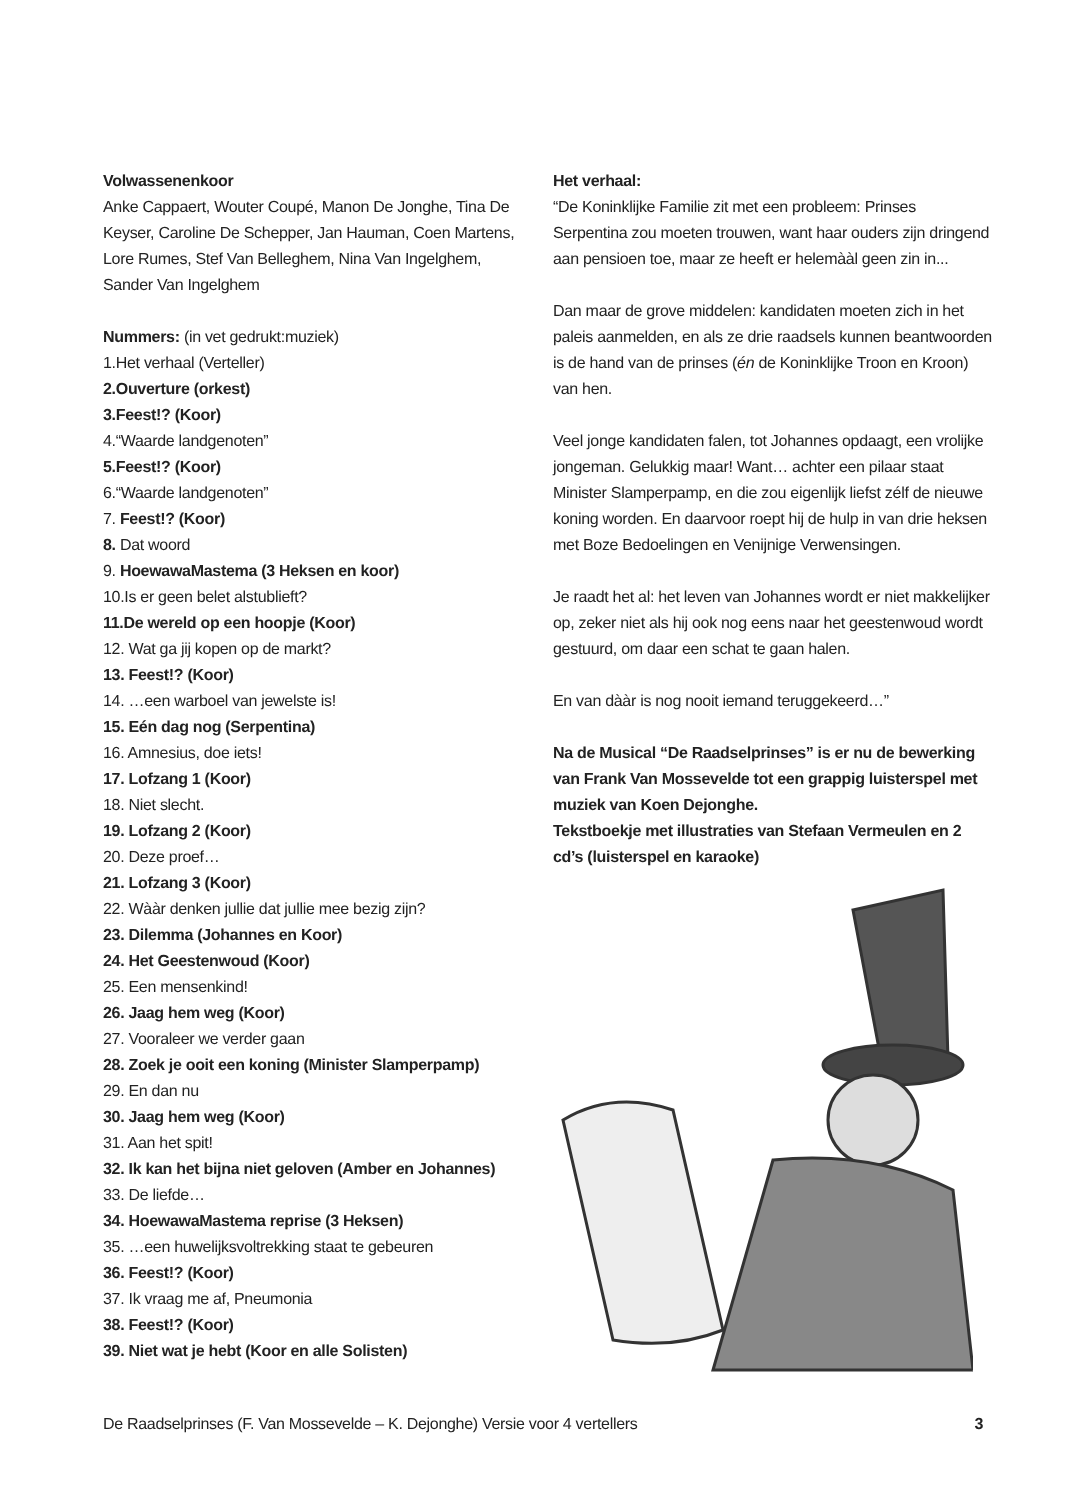Volwassenenkoor
Anke Cappaert, Wouter Coupé, Manon De Jonghe, Tina De Keyser, Caroline De Schepper, Jan Hauman, Coen Martens, Lore Rumes, Stef Van Belleghem, Nina Van Ingelghem, Sander Van Ingelghem
Nummers: (in vet gedrukt:muziek)
1.Het verhaal (Verteller)
2.Ouverture (orkest)
3.Feest!? (Koor)
4.“Waarde landgenoten”
5.Feest!? (Koor)
6.“Waarde landgenoten”
7. Feest!? (Koor)
8. Dat woord
9. HoewawaMastema (3 Heksen en koor)
10.Is er geen belet alstublieft?
11.De wereld op een hoopje (Koor)
12. Wat ga jij kopen op de markt?
13. Feest!? (Koor)
14. …een warboel van jewelste is!
15. Eén dag nog (Serpentina)
16. Amnesius, doe iets!
17. Lofzang 1 (Koor)
18. Niet slecht.
19. Lofzang 2 (Koor)
20. Deze proef…
21. Lofzang 3 (Koor)
22. Wààr denken jullie dat jullie mee bezig zijn?
23. Dilemma (Johannes en Koor)
24. Het Geestenwoud (Koor)
25. Een mensenkind!
26. Jaag hem weg (Koor)
27. Vooraleer we verder gaan
28. Zoek je ooit een koning (Minister Slamperpamp)
29. En dan nu
30. Jaag hem weg (Koor)
31. Aan het spit!
32. Ik kan het bijna niet geloven (Amber en Johannes)
33. De liefde…
34. HoewawaMastema reprise (3 Heksen)
35. …een huwelijksvoltrekking staat te gebeuren
36. Feest!? (Koor)
37. Ik vraag me af, Pneumonia
38. Feest!? (Koor)
39. Niet wat je hebt (Koor en alle Solisten)
Het verhaal:
“De Koninklijke Familie zit met een probleem: Prinses Serpentina zou moeten trouwen, want haar ouders zijn dringend aan pensioen toe, maar ze heeft er helemààl geen zin in...
Dan maar de grove middelen: kandidaten moeten zich in het paleis aanmelden, en als ze drie raadsels kunnen beantwoorden is de hand van de prinses (én de Koninklijke Troon en Kroon) van hen.
Veel jonge kandidaten falen, tot Johannes opdaagt, een vrolijke jongeman. Gelukkig maar! Want… achter een pilaar staat Minister Slamperpamp, en die zou eigenlijk liefst zélf de nieuwe koning worden. En daarvoor roept hij de hulp in van drie heksen met Boze Bedoelingen en Venijnige Verwensingen.
Je raadt het al: het leven van Johannes wordt er niet makkelijker op, zeker niet als hij ook nog eens naar het geestenwoud wordt gestuurd, om daar een schat te gaan halen.
En van dààr is nog nooit iemand teruggekeerd…”
Na de Musical “De Raadselprinses” is er nu de bewerking van Frank Van Mossevelde tot een grappig luisterspel met muziek van Koen Dejonghe.
Tekstboekje met illustraties van Stefaan Vermeulen en 2 cd’s (luisterspel en karaoke)
De Raadselprinses (F. Van Mossevelde – K. Dejonghe) Versie voor 4 vertellers 3